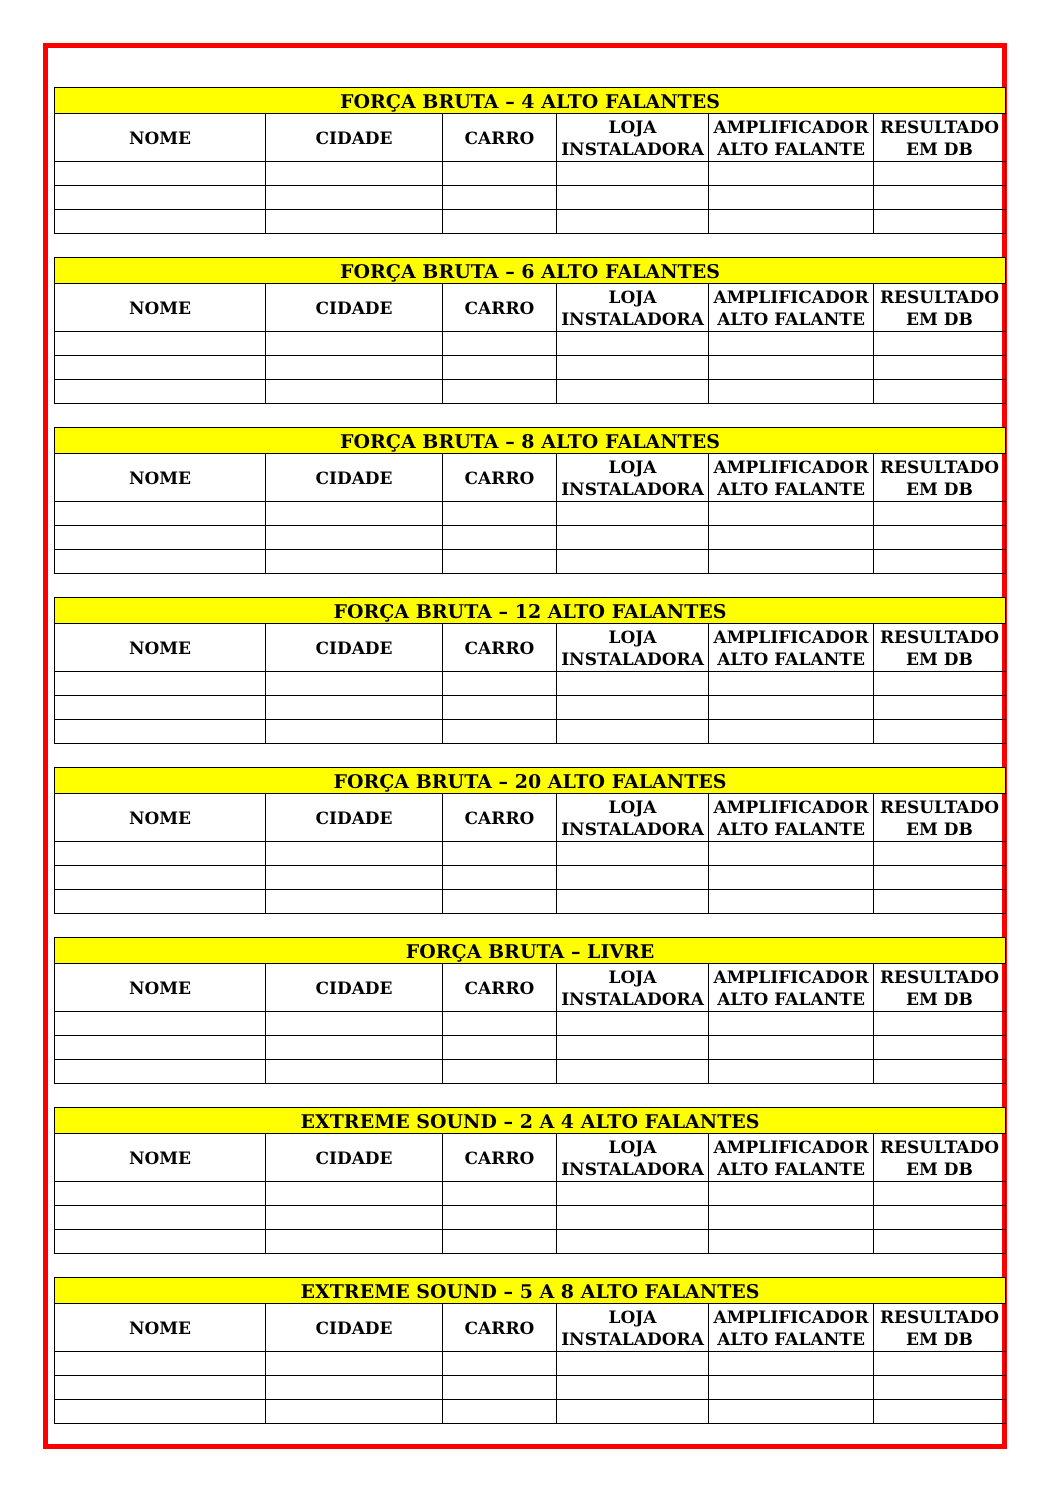| FORÇA BRUTA – 4 ALTO FALANTES | | | | | |
| --- | --- | --- | --- | --- | --- |
| NOME | CIDADE | CARRO | LOJA INSTALADORA | AMPLIFICADOR ALTO FALANTE | RESULTADO EM DB |
| FORÇA BRUTA – 6 ALTO FALANTES | | | | | |
| --- | --- | --- | --- | --- | --- |
| NOME | CIDADE | CARRO | LOJA INSTALADORA | AMPLIFICADOR ALTO FALANTE | RESULTADO EM DB |
| FORÇA BRUTA – 8 ALTO FALANTES | | | | | |
| --- | --- | --- | --- | --- | --- |
| NOME | CIDADE | CARRO | LOJA INSTALADORA | AMPLIFICADOR ALTO FALANTE | RESULTADO EM DB |
| FORÇA BRUTA – 12 ALTO FALANTES | | | | | |
| --- | --- | --- | --- | --- | --- |
| NOME | CIDADE | CARRO | LOJA INSTALADORA | AMPLIFICADOR ALTO FALANTE | RESULTADO EM DB |
| FORÇA BRUTA – 20 ALTO FALANTES | | | | | |
| --- | --- | --- | --- | --- | --- |
| NOME | CIDADE | CARRO | LOJA INSTALADORA | AMPLIFICADOR ALTO FALANTE | RESULTADO EM DB |
| FORÇA BRUTA – LIVRE | | | | | |
| --- | --- | --- | --- | --- | --- |
| NOME | CIDADE | CARRO | LOJA INSTALADORA | AMPLIFICADOR ALTO FALANTE | RESULTADO EM DB |
| EXTREME SOUND – 2 A 4 ALTO FALANTES | | | | | |
| --- | --- | --- | --- | --- | --- |
| NOME | CIDADE | CARRO | LOJA INSTALADORA | AMPLIFICADOR ALTO FALANTE | RESULTADO EM DB |
| EXTREME SOUND – 5 A 8 ALTO FALANTES | | | | | |
| --- | --- | --- | --- | --- | --- |
| NOME | CIDADE | CARRO | LOJA INSTALADORA | AMPLIFICADOR ALTO FALANTE | RESULTADO EM DB |